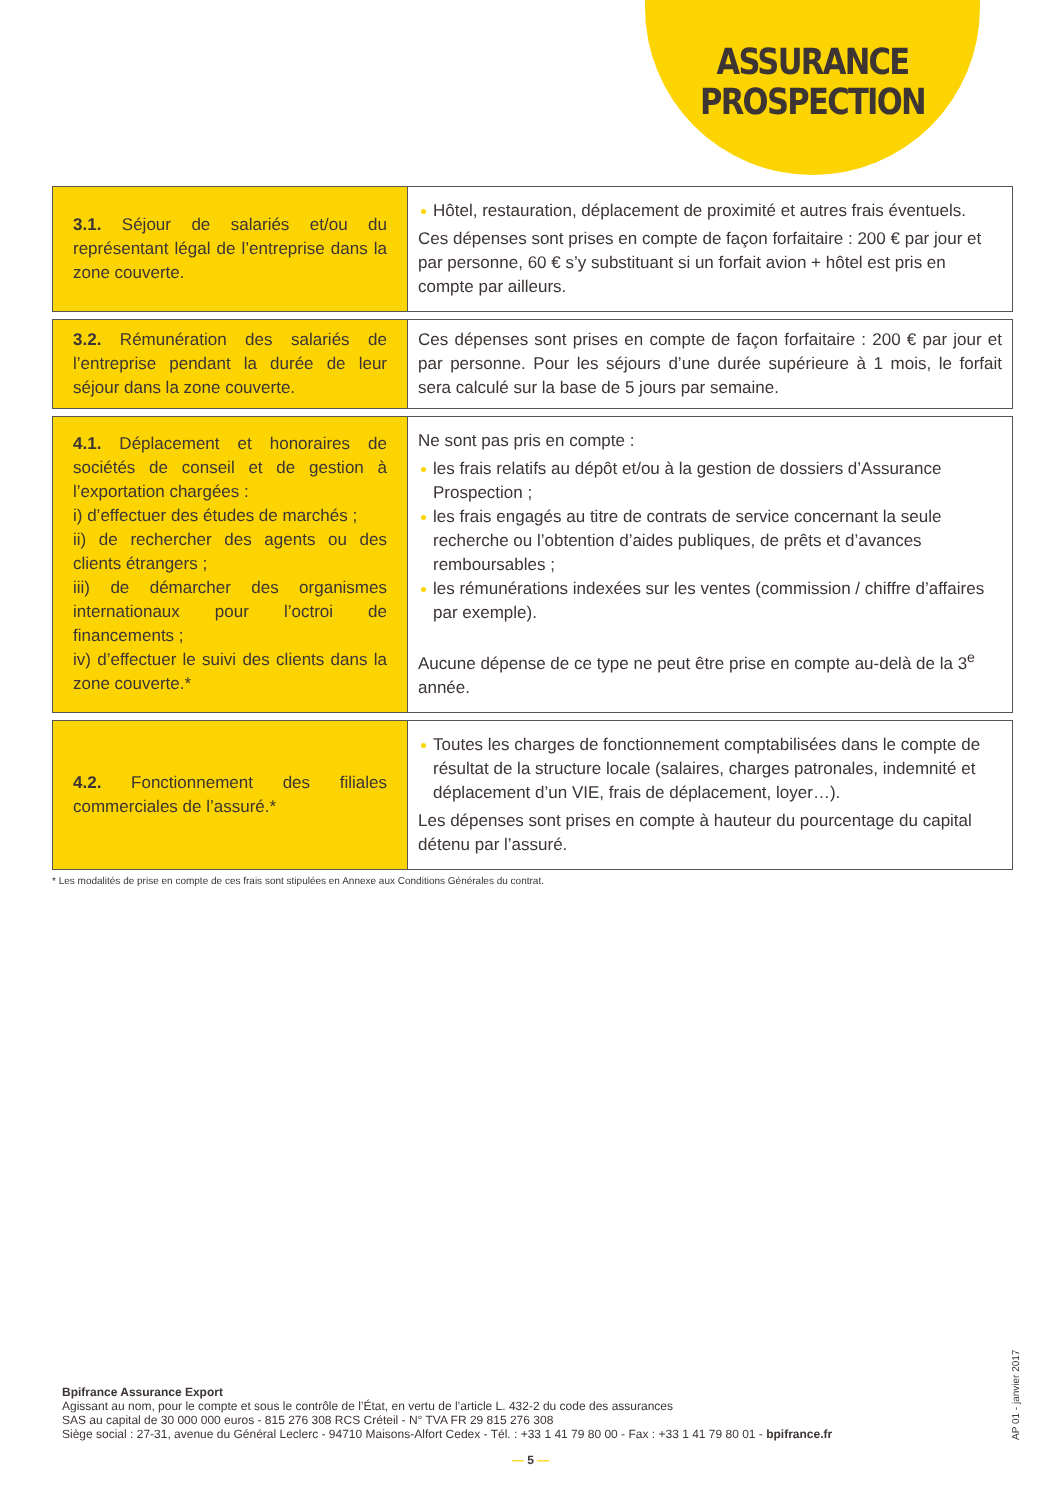ASSURANCE
PROSPECTION
| 3.1. Séjour de salariés et/ou du représentant légal de l’entreprise dans la zone couverte. | Hôtel, restauration, déplacement de proximité et autres frais éventuels. Ces dépenses sont prises en compte de façon forfaitaire : 200 € par jour et par personne, 60 € s’y substituant si un forfait avion + hôtel est pris en compte par ailleurs. |
| 3.2. Rémunération des salariés de l’entreprise pendant la durée de leur séjour dans la zone couverte. | Ces dépenses sont prises en compte de façon forfaitaire : 200 € par jour et par personne. Pour les séjours d’une durée supérieure à 1 mois, le forfait sera calculé sur la base de 5 jours par semaine. |
| 4.1. Déplacement et honoraires de sociétés de conseil et de gestion à l’exportation chargées : i) d’effectuer des études de marchés ; ii) de rechercher des agents ou des clients étrangers ; iii) de démarcher des organismes internationaux pour l’octroi de financements ; iv) d’effectuer le suivi des clients dans la zone couverte.* | Ne sont pas pris en compte : les frais relatifs au dépôt et/ou à la gestion de dossiers d’Assurance Prospection ; les frais engagés au titre de contrats de service concernant la seule recherche ou l’obtention d’aides publiques, de prêts et d’avances remboursables ; les rémunérations indexées sur les ventes (commission / chiffre d’affaires par exemple). Aucune dépense de ce type ne peut être prise en compte au-delà de la 3<sup>e</sup> année. |
| 4.2. Fonctionnement des filiales commerciales de l’assuré.* | Toutes les charges de fonctionnement comptabilisées dans le compte de résultat de la structure locale (salaires, charges patronales, indemnité et déplacement d’un VIE, frais de déplacement, loyer…). Les dépenses sont prises en compte à hauteur du pourcentage du capital détenu par l’assuré. |
* Les modalités de prise en compte de ces frais sont stipulées en Annexe aux Conditions Générales du contrat.
Bpifrance Assurance Export
Agissant au nom, pour le compte et sous le contrôle de l’État, en vertu de l’article L. 432-2 du code des assurances
SAS au capital de 30 000 000 euros - 815 276 308 RCS Créteil - N° TVA FR 29 815 276 308
Siège social : 27-31, avenue du Général Leclerc - 94710 Maisons-Alfort Cedex - Tél. : +33 1 41 79 80 00 - Fax : +33 1 41 79 80 01 - bpifrance.fr
AP 01 - janvier 2017
— 5 —